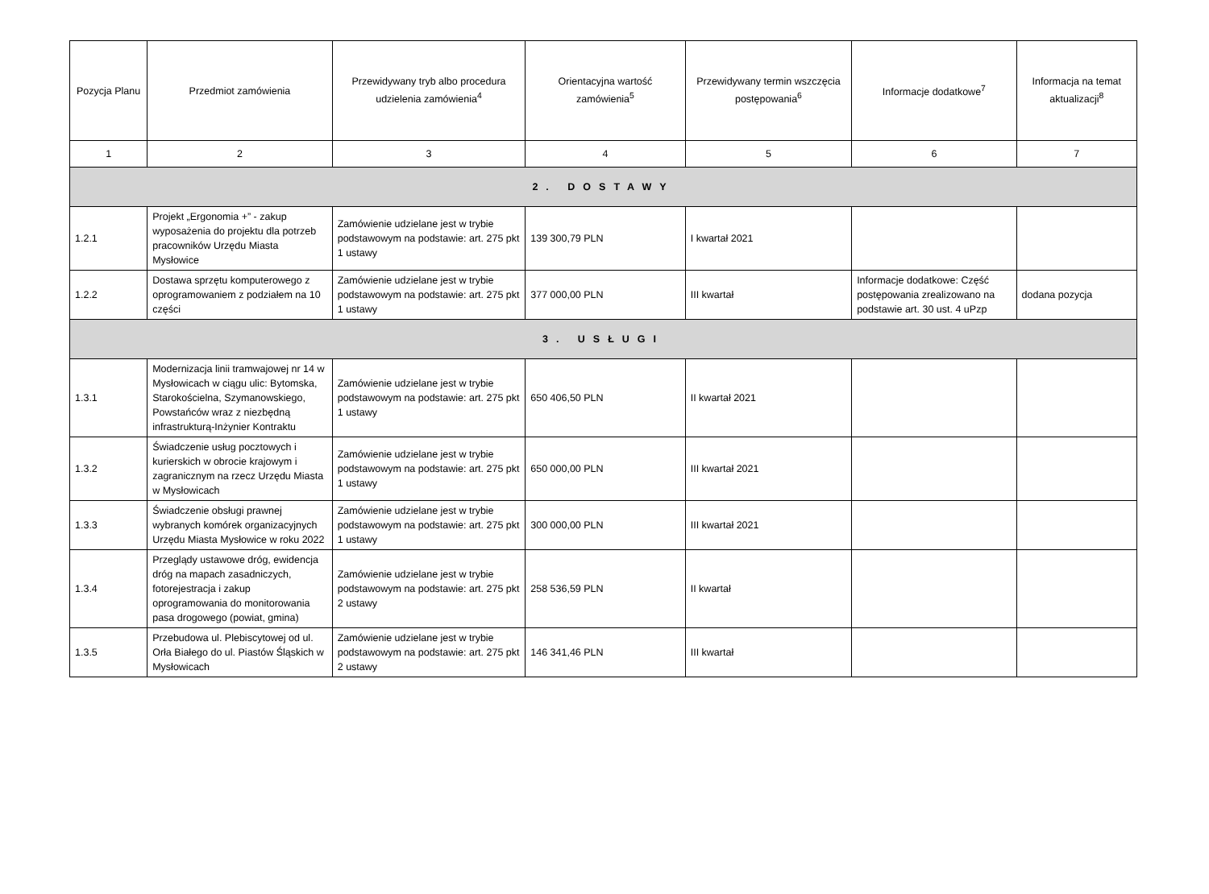| Pozycja Planu | Przedmiot zamówienia | Przewidywany tryb albo procedura udzielenia zamówienia<sup>4</sup> | Orientacyjna wartość zamówienia<sup>5</sup> | Przewidywany termin wszczęcia postępowania<sup>6</sup> | Informacje dodatkowe<sup>7</sup> | Informacja na temat aktualizacji<sup>8</sup> |
| --- | --- | --- | --- | --- | --- | --- |
| 1 | 2 | 3 | 4 | 5 | 6 | 7 |
| 2. DOSTAWY | | | | | | |
| 1.2.1 | Projekt „Ergonomia +” - zakup wyposażenia do projektu dla potrzeb pracowników Urzędu Miasta Mysłowice | Zamówienie udzielane jest w trybie podstawowym na podstawie: art. 275 pkt 1 ustawy | 139 300,79 PLN | I kwartał 2021 | | |
| 1.2.2 | Dostawa sprzętu komputerowego z oprogramowaniem z podziałem na 10 części | Zamówienie udzielane jest w trybie podstawowym na podstawie: art. 275 pkt 1 ustawy | 377 000,00 PLN | III kwartał | Informacje dodatkowe: Część postępowania zrealizowano na podstawie art. 30 ust. 4 uPzp | dodana pozycja |
| 3. USŁUGI | | | | | | |
| 1.3.1 | Modernizacja linii tramwajowej nr 14 w Mysłowicach w ciągu ulic: Bytomska, Starokościelna, Szymanowskiego, Powstańców wraz z niezbędną infrastrukturą-Inżynier Kontraktu | Zamówienie udzielane jest w trybie podstawowym na podstawie: art. 275 pkt 1 ustawy | 650 406,50 PLN | II kwartał 2021 | | |
| 1.3.2 | Świadczenie usług pocztowych i kurierskich w obrocie krajowym i zagranicznym na rzecz Urzędu Miasta w Mysłowicach | Zamówienie udzielane jest w trybie podstawowym na podstawie: art. 275 pkt 1 ustawy | 650 000,00 PLN | III kwartał 2021 | | |
| 1.3.3 | Świadczenie obsługi prawnej wybranych komórek organizacyjnych Urzędu Miasta Mysłowice w roku 2022 | Zamówienie udzielane jest w trybie podstawowym na podstawie: art. 275 pkt 1 ustawy | 300 000,00 PLN | III kwartał 2021 | | |
| 1.3.4 | Przeglądy ustawowe dróg, ewidencja dróg na mapach zasadniczych, fotorejestracja i zakup oprogramowania do monitorowania pasa drogowego (powiat, gmina) | Zamówienie udzielane jest w trybie podstawowym na podstawie: art. 275 pkt 2 ustawy | 258 536,59 PLN | II kwartał | | |
| 1.3.5 | Przebudowa ul. Plebiscytowej od ul. Orła Białego do ul. Piastów Śląskich w Mysłowicach | Zamówienie udzielane jest w trybie podstawowym na podstawie: art. 275 pkt 2 ustawy | 146 341,46 PLN | III kwartał | | |